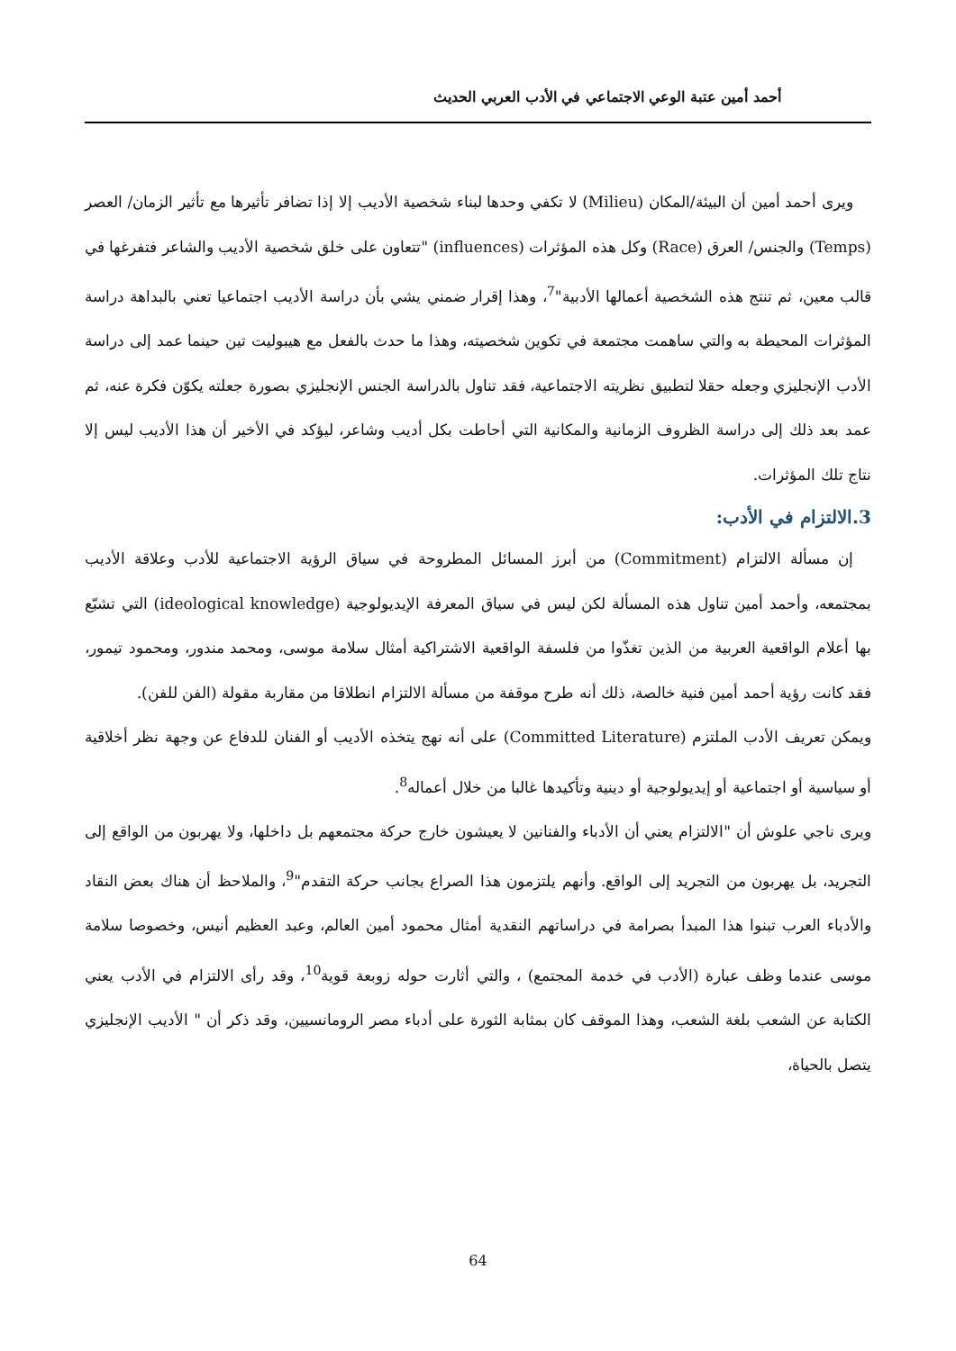أحمد أمين عتبة الوعي الاجتماعي في الأدب العربي الحديث
ويرى أحمد أمين أن البيئة/المكان (Milieu) لا تكفي وحدها لبناء شخصية الأديب إلا إذا تضافر تأثيرها مع تأثير الزمان/ العصر (Temps) والجنس/ العرق (Race) وكل هذه المؤثرات (influences) "تتعاون على خلق شخصية الأديب والشاعر فتفرغها في قالب معين، ثم تنتج هذه الشخصية أعمالها الأدبية"<sup>7</sup>، وهذا إقرار ضمني يشي بأن دراسة الأديب اجتماعيا تعني بالبداهة دراسة المؤثرات المحيطة به والتي ساهمت مجتمعة في تكوين شخصيته، وهذا ما حدث بالفعل مع هيبوليت تين حينما عمد إلى دراسة الأدب الإنجليزي وجعله حقلا لتطبيق نظريته الاجتماعية، فقد تناول بالدراسة الجنس الإنجليزي بصورة جعلته يكوّن فكرة عنه، ثم عمد بعد ذلك إلى دراسة الظروف الزمانية والمكانية التي أحاطت بكل أديب وشاعر، ليؤكد في الأخير أن هذا الأديب ليس إلا نتاج تلك المؤثرات.
3.الالتزام في الأدب:
إن مسألة الالتزام (Commitment) من أبرز المسائل المطروحة في سياق الرؤية الاجتماعية للأدب وعلاقة الأديب بمجتمعه، وأحمد أمين تناول هذه المسألة لكن ليس في سياق المعرفة الإيديولوجية (ideological knowledge) التي تشبّع بها أعلام الواقعية العربية من الذين تغذّوا من فلسفة الواقعية الاشتراكية أمثال سلامة موسى، ومحمد مندور، ومحمود تيمور، فقد كانت رؤية أحمد أمين فنية خالصة، ذلك أنه طرح موقفة من مسألة الالتزام انطلاقا من مقاربة مقولة (الفن للفن).
ويمكن تعريف الأدب الملتزم (Committed Literature) على أنه نهج يتخذه الأديب أو الفنان للدفاع عن وجهة نظر أخلاقية أو سياسية أو اجتماعية أو إيديولوجية أو دينية وتأكيدها غالبا من خلال أعماله<sup>8</sup>.
ويرى ناجي علوش أن "الالتزام يعني أن الأدباء والفنانين لا يعيشون خارج حركة مجتمعهم بل داخلها، ولا يهربون من الواقع إلى التجريد، بل يهربون من التجريد إلى الواقع. وأنهم يلتزمون هذا الصراع بجانب حركة التقدم"<sup>9</sup>، والملاحظ أن هناك بعض النقاد والأدباء العرب تبنوا هذا المبدأ بصرامة في دراساتهم النقدية أمثال محمود أمين العالم، وعبد العظيم أنيس، وخصوصا سلامة موسى عندما وظف عبارة (الأدب في خدمة المجتمع) ، والتي أثارت حوله زوبعة قوية<sup>10</sup>، وقد رأى الالتزام في الأدب يعني الكتابة عن الشعب بلغة الشعب، وهذا الموقف كان بمثابة الثورة على أدباء مصر الرومانسيين، وقد ذكر أن " الأديب الإنجليزي يتصل بالحياة،
64